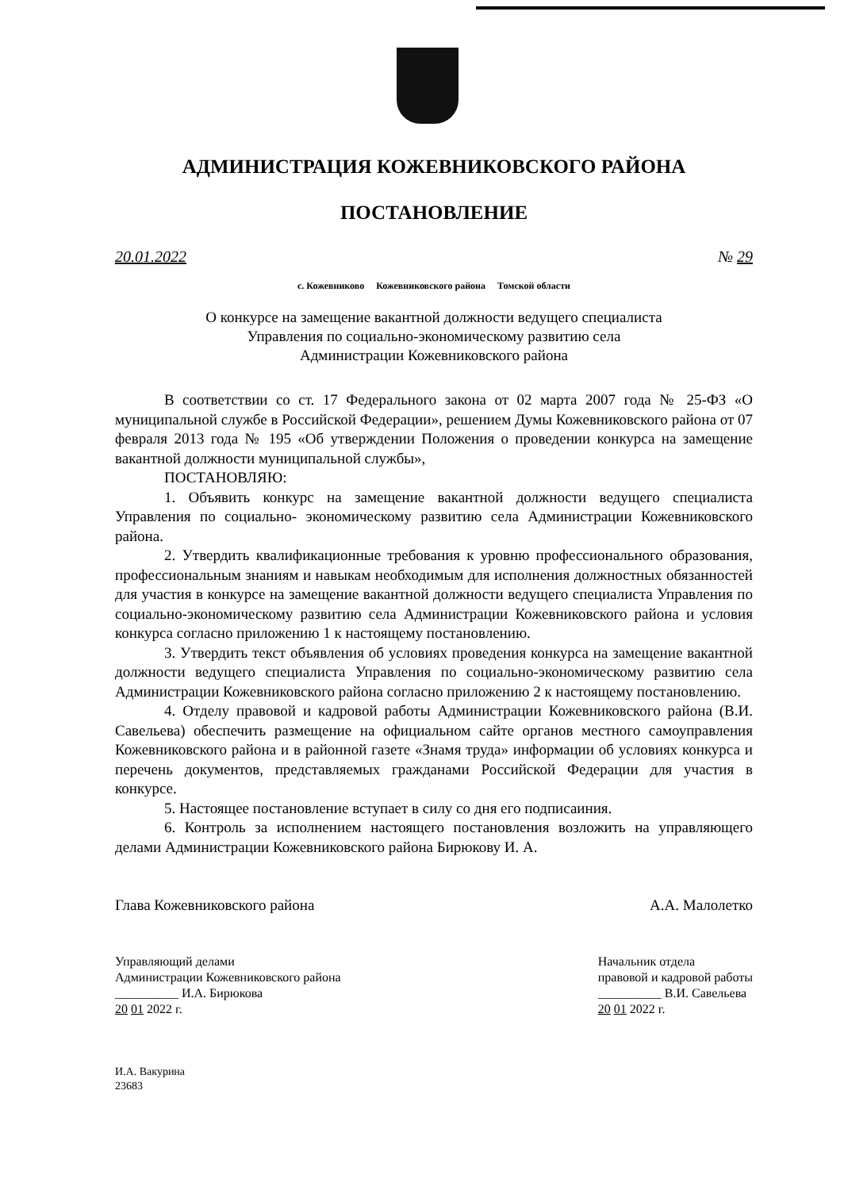АДМИНИСТРАЦИЯ КОЖЕВНИКОВСКОГО РАЙОНА
ПОСТАНОВЛЕНИЕ
20.01.2022 № 29
с. Кожевниково Кожевниковского района Томской области
О конкурсе на замещение вакантной должности ведущего специалиста
Управления по социально-экономическому развитию села
Администрации Кожевниковского района
В соответствии со ст. 17 Федерального закона от 02 марта 2007 года № 25-ФЗ «О муниципальной службе в Российской Федерации», решением Думы Кожевниковского района от 07 февраля 2013 года № 195 «Об утверждении Положения о проведении конкурса на замещение вакантной должности муниципальной службы»,
ПОСТАНОВЛЯЮ:
1. Объявить конкурс на замещение вакантной должности ведущего специалиста Управления по социально- экономическому развитию села Администрации Кожевниковского района.
2. Утвердить квалификационные требования к уровню профессионального образования, профессиональным знаниям и навыкам необходимым для исполнения должностных обязанностей для участия в конкурсе на замещение вакантной должности ведущего специалиста Управления по социально-экономическому развитию села Администрации Кожевниковского района и условия конкурса согласно приложению 1 к настоящему постановлению.
3. Утвердить текст объявления об условиях проведения конкурса на замещение вакантной должности ведущего специалиста Управления по социально-экономическому развитию села Администрации Кожевниковского района согласно приложению 2 к настоящему постановлению.
4. Отделу правовой и кадровой работы Администрации Кожевниковского района (В.И. Савельева) обеспечить размещение на официальном сайте органов местного самоуправления Кожевниковского района и в районной газете «Знамя труда» информации об условиях конкурса и перечень документов, представляемых гражданами Российской Федерации для участия в конкурсе.
5. Настоящее постановление вступает в силу со дня его подписаиния.
6. Контроль за исполнением настоящего постановления возложить на управляющего делами Администрации Кожевниковского района Бирюкову И. А.
Глава Кожевниковского района А.А. Малолетко
Управляющий делами
Администрации Кожевниковского района
__________ И.А. Бирюкова
20 01 2022 г.
Начальник отдела
правовой и кадровой работы
__________ В.И. Савельева
20 01 2022 г.
И.А. Вакурина
23683